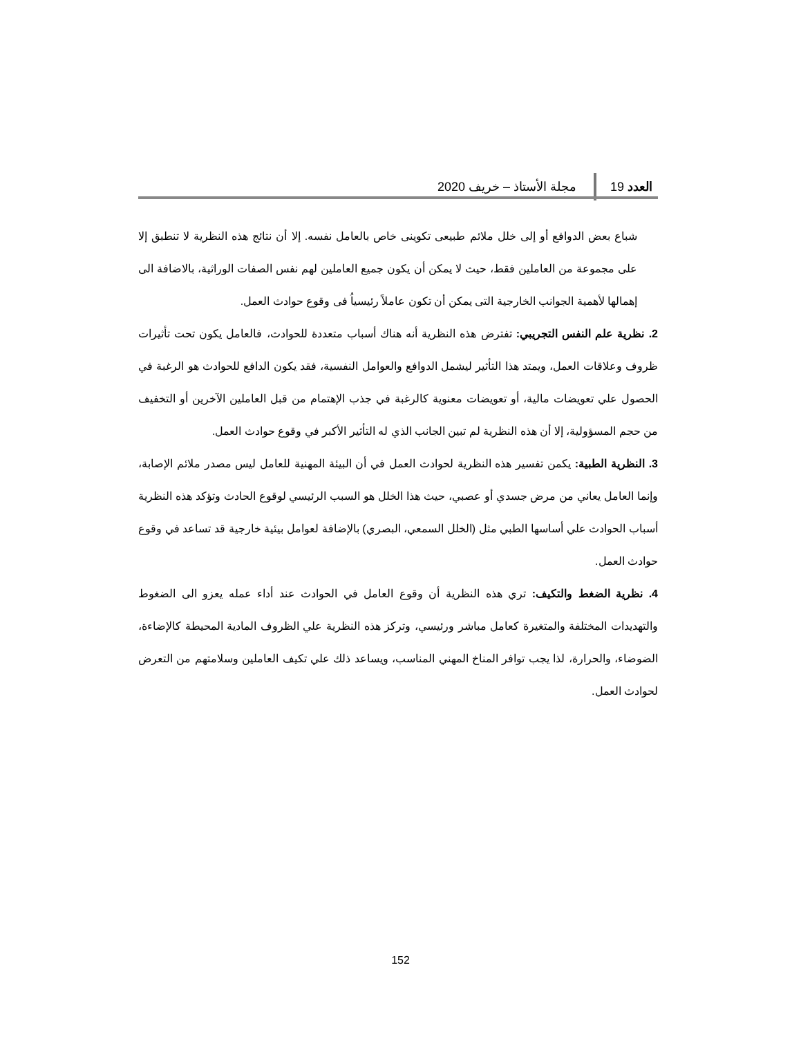العدد 19 مجلة الأستاذ – خريف 2020
شباع بعض الدوافع أو إلى خلل ملائم طبيعى تكوينى خاص بالعامل نفسه. إلا أن نتائج هذه النظرية لا تنطبق إلا على مجموعة من العاملين فقط، حيث لا يمكن أن يكون جميع العاملين لهم نفس الصفات الوراثية، بالاضافة الى إهمالها لأهمية الجوانب الخارجية التى يمكن أن تكون عاملاً رئيسياُ فى وقوع حوادث العمل.
2. نظرية علم النفس التجريبي: تفترض هذه النظرية أنه هناك أسباب متعددة للحوادث، فالعامل يكون تحت تأثيرات ظروف وعلاقات العمل، ويمتد هذا التأثير ليشمل الدوافع والعوامل النفسية، فقد يكون الدافع للحوادث هو الرغبة في الحصول علي تعويضات مالية، أو تعويضات معنوية كالرغبة في جذب الإهتمام من قبل العاملين الآخرين أو التخفيف من حجم المسؤولية، إلا أن هذه النظرية لم تبين الجانب الذي له التأثير الأكبر في وقوع حوادث العمل.
3. النظرية الطبية: يكمن تفسير هذه النظرية لحوادث العمل في أن البيئة المهنية للعامل ليس مصدر ملائم الإصابة، وإنما العامل يعاني من مرض جسدي أو عصبي، حيث هذا الخلل هو السبب الرئيسي لوقوع الحادث وتؤكد هذه النظرية أسباب الحوادث علي أساسها الطبي مثل (الخلل السمعي، البصري) بالإضافة لعوامل بيئية خارجية قد تساعد في وقوع حوادث العمل.
4. نظرية الضغط والتكيف: تري هذه النظرية أن وقوع العامل في الحوادث عند أداء عمله يعزو الى الضغوط والتهديدات المختلفة والمتغيرة كعامل مباشر ورئيسي، وتركز هذه النظرية علي الظروف المادية المحيطة كالإضاءة، الضوضاء، والحرارة، لذا يجب توافر المناخ المهني المناسب، ويساعد ذلك علي تكيف العاملين وسلامتهم من التعرض لحوادث العمل.
152